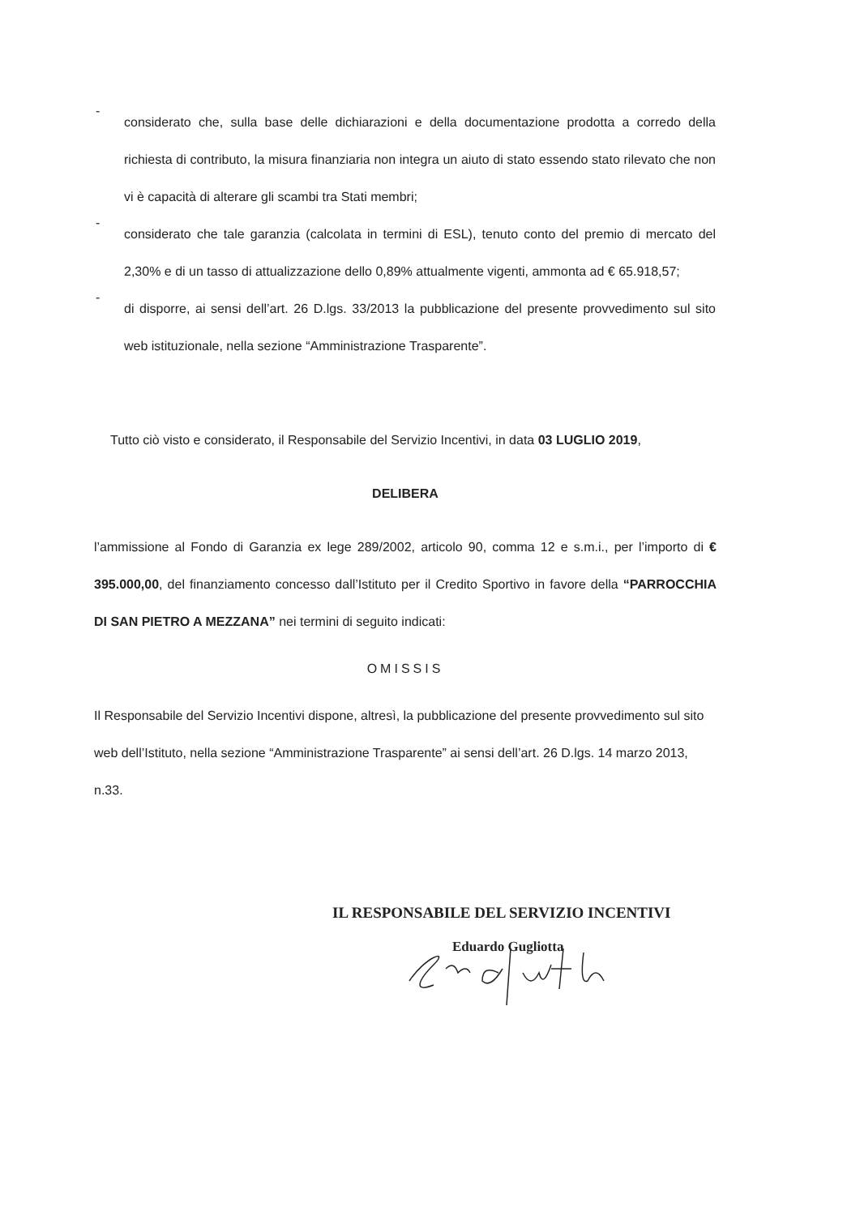-
considerato che, sulla base delle dichiarazioni e della documentazione prodotta a corredo della richiesta di contributo, la misura finanziaria non integra un aiuto di stato essendo stato rilevato che non vi è capacità di alterare gli scambi tra Stati membri;
-
considerato che tale garanzia (calcolata in termini di ESL), tenuto conto del premio di mercato del 2,30% e di un tasso di attualizzazione dello 0,89% attualmente vigenti, ammonta ad € 65.918,57;
-
di disporre, ai sensi dell’art. 26 D.lgs. 33/2013 la pubblicazione del presente provvedimento sul sito web istituzionale, nella sezione “Amministrazione Trasparente”.
Tutto ciò visto e considerato, il Responsabile del Servizio Incentivi, in data 03 LUGLIO 2019,
DELIBERA
l’ammissione al Fondo di Garanzia ex lege 289/2002, articolo 90, comma 12 e s.m.i., per l’importo di € 395.000,00, del finanziamento concesso dall’Istituto per il Credito Sportivo in favore della “PARROCCHIA DI SAN PIETRO A MEZZANA” nei termini di seguito indicati:
OMISSIS
Il Responsabile del Servizio Incentivi dispone, altresì, la pubblicazione del presente provvedimento sul sito web dell’Istituto, nella sezione “Amministrazione Trasparente” ai sensi dell’art. 26 D.lgs. 14 marzo 2013, n.33.
IL RESPONSABILE DEL SERVIZIO INCENTIVI
Eduardo Gugliotta